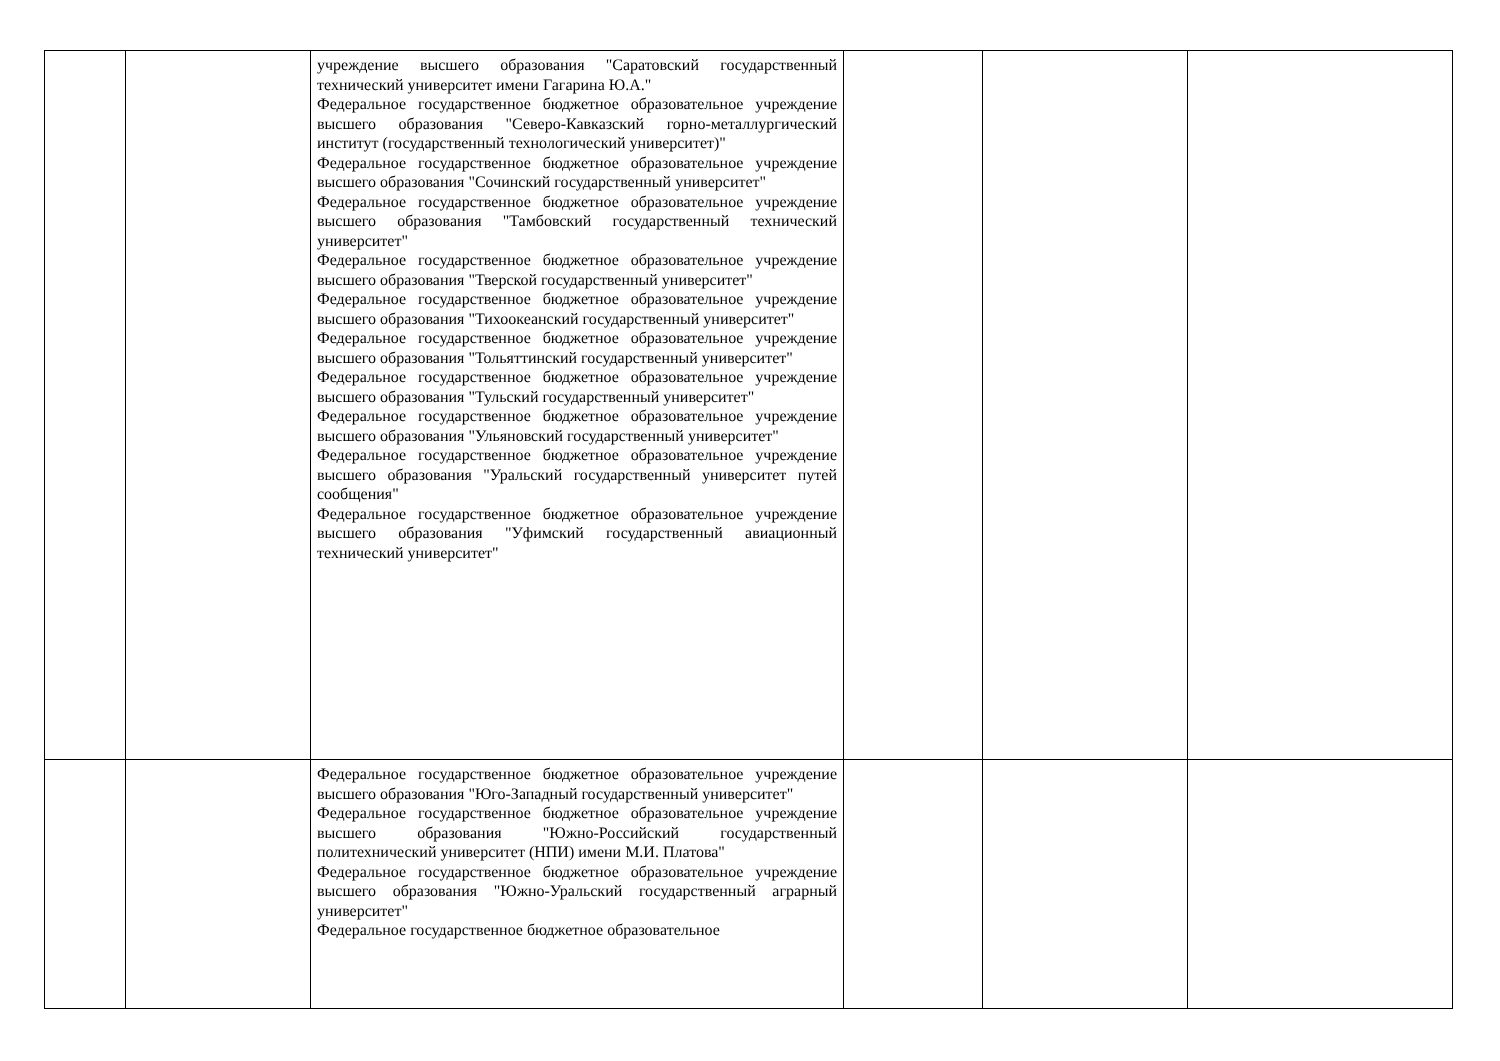| | | учреждение высшего образования "Саратовский государственный технический университет имени Гагарина Ю.А." Федеральное государственное бюджетное образовательное учреждение высшего образования "Северо-Кавказский горно-металлургический институт (государственный технологический университет)" Федеральное государственное бюджетное образовательное учреждение высшего образования "Сочинский государственный университет" Федеральное государственное бюджетное образовательное учреждение высшего образования "Тамбовский государственный технический университет" Федеральное государственное бюджетное образовательное учреждение высшего образования "Тверской государственный университет" Федеральное государственное бюджетное образовательное учреждение высшего образования "Тихоокеанский государственный университет" Федеральное государственное бюджетное образовательное учреждение высшего образования "Тольяттинский государственный университет" Федеральное государственное бюджетное образовательное учреждение высшего образования "Тульский государственный университет" Федеральное государственное бюджетное образовательное учреждение высшего образования "Ульяновский государственный университет" Федеральное государственное бюджетное образовательное учреждение высшего образования "Уральский государственный университет путей сообщения" Федеральное государственное бюджетное образовательное учреждение высшего образования "Уфимский государственный авиационный технический университет" | | | |
| | | Федеральное государственное бюджетное образовательное учреждение высшего образования "Юго-Западный государственный университет" Федеральное государственное бюджетное образовательное учреждение высшего образования "Южно-Российский государственный политехнический университет (НПИ) имени М.И. Платова" Федеральное государственное бюджетное образовательное учреждение высшего образования "Южно-Уральский государственный аграрный университет" Федеральное государственное бюджетное образовательное | | | |